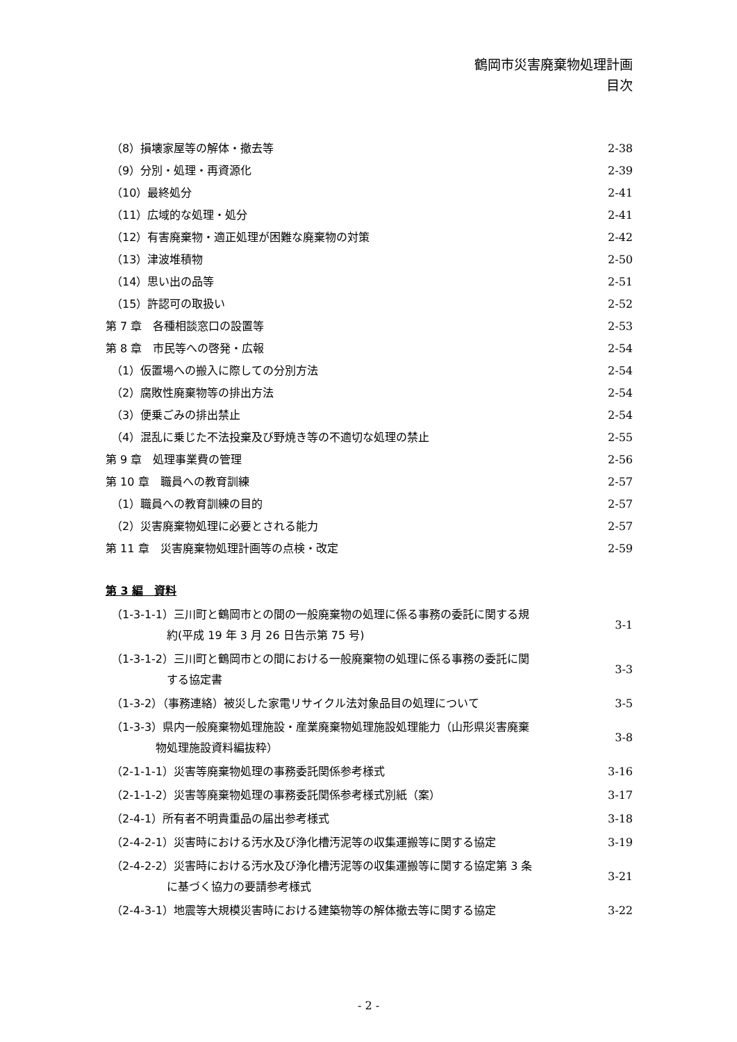鶴岡市災害廃棄物処理計画
目次
（8）損壊家屋等の解体・撤去等 2-38
（9）分別・処理・再資源化 2-39
（10）最終処分 2-41
（11）広域的な処理・処分 2-41
（12）有害廃棄物・適正処理が困難な廃棄物の対策 2-42
（13）津波堆積物 2-50
（14）思い出の品等 2-51
（15）許認可の取扱い 2-52
第 7 章　各種相談窓口の設置等 2-53
第 8 章　市民等への啓発・広報 2-54
（1）仮置場への搬入に際しての分別方法 2-54
（2）腐敗性廃棄物等の排出方法 2-54
（3）便乗ごみの排出禁止 2-54
（4）混乱に乗じた不法投棄及び野焼き等の不適切な処理の禁止 2-55
第 9 章　処理事業費の管理 2-56
第 10 章　職員への教育訓練 2-57
（1）職員への教育訓練の目的 2-57
（2）災害廃棄物処理に必要とされる能力 2-57
第 11 章　災害廃棄物処理計画等の点検・改定 2-59
第 3 編　資料
（1-3-1-1）三川町と鶴岡市との間の一般廃棄物の処理に係る事務の委託に関する規
約(平成 19 年 3 月 26 日告示第 75 号) 3-1
（1-3-1-2）三川町と鶴岡市との間における一般廃棄物の処理に係る事務の委託に関
する協定書 3-3
（1-3-2）（事務連絡）被災した家電リサイクル法対象品目の処理について 3-5
（1-3-3）県内一般廃棄物処理施設・産業廃棄物処理施設処理能力（山形県災害廃棄
物処理施設資料編抜粋） 3-8
（2-1-1-1）災害等廃棄物処理の事務委託関係参考様式 3-16
（2-1-1-2）災害等廃棄物処理の事務委託関係参考様式別紙（案） 3-17
（2-4-1）所有者不明貴重品の届出参考様式 3-18
（2-4-2-1）災害時における汚水及び浄化槽汚泥等の収集運搬等に関する協定 3-19
（2-4-2-2）災害時における汚水及び浄化槽汚泥等の収集運搬等に関する協定第 3 条
に基づく協力の要請参考様式 3-21
（2-4-3-1）地震等大規模災害時における建築物等の解体撤去等に関する協定 3-22
- 2 -